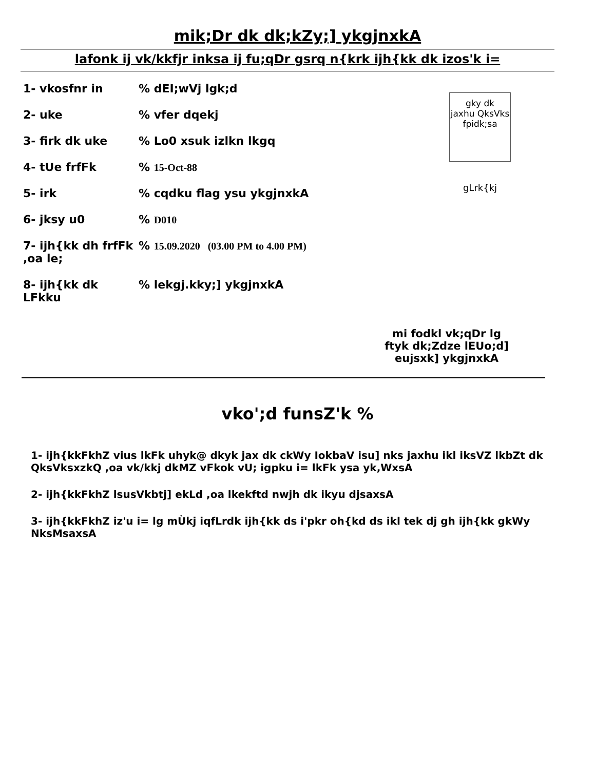mik;Dr dk dk;kZy;] ykgjnxkA
lafonk ij vk/kkfjr inksa ij fu;qDr gsrq n{krk ijh{kk dk izos'k i=
1- vkosfnr in % dEI;wVj lgk;d
2- uke % vfer dqekj
3- firk dk uke % Lo0 xsuk izlkn lkgq
4- tUe frfFk % 15-Oct-88
5- irk % cqdku flag ysu ykgjnxkA
6- jksy u0 % D010
7- ijh{kk dh frfFk ,oa le;
% 15.09.2020 (03.00 PM to 4.00 PM)
8- ijh{kk dk LFkku
% lekgj.kky;] ykgjnxkA
gky dk
jaxhu QksVks
fpidk;sa
gLrk{kj
mi fodkl vk;qDr lg
ftyk dk;Zdze lEUo;d]
eujsxk] ykgjnxkA
vko';d funsZ'k %
1- ijh{kkFkhZ vius lkFk uhyk@ dkyk jax dk ckWy IokbaV isu] nks jaxhu ikl iksVZ lkbZt dk QksVksxzkQ ,oa vk/kkj dkMZ vFkok vU; igpku i= lkFk ysa yk,WxsA
2- ijh{kkFkhZ lsusVkbtj] ekLd ,oa lkekftd nwjh dk ikyu djsaxsA
3- ijh{kkFkhZ iz'u i= lg mÙkj iqfLrdk ijh{kk ds i'pkr oh{kd ds ikl tek dj gh ijh{kk gkWy NksMsaxsA